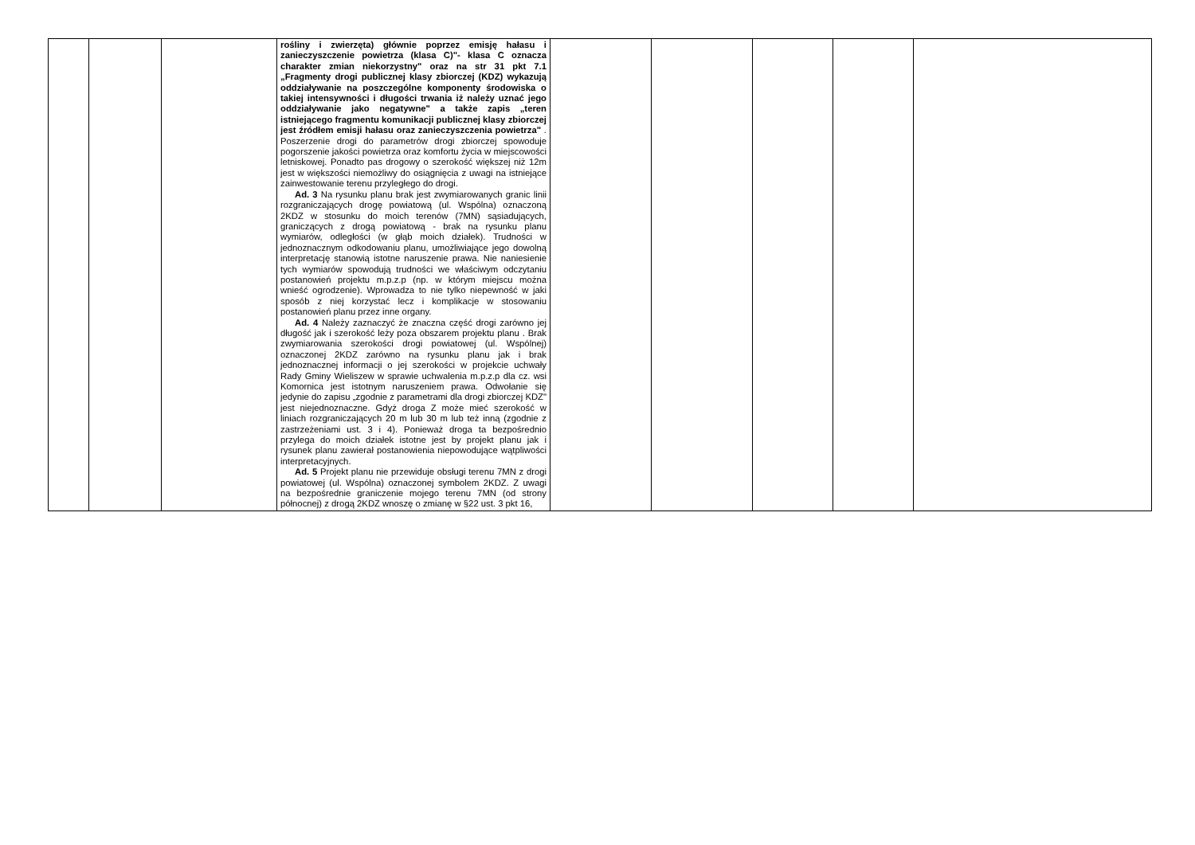| | | | rośliny i zwierzęta) głównie poprzez emisję hałasu i zanieczyszczenie powietrza (klasa C)"- klasa C oznacza charakter zmian niekorzystny" oraz na str 31 pkt 7.1 „Fragmenty drogi publicznej klasy zbiorczej (KDZ) wykazują oddziaływanie na poszczególne komponenty środowiska o takiej intensywności i długości trwania iż należy uznać jego oddziaływanie jako negatywne" a także zapis „teren istniejącego fragmentu komunikacji publicznej klasy zbiorczej jest źródłem emisji hałasu oraz zanieczyszczenia powietrza" . Poszerzenie drogi do parametrów drogi zbiorczej spowoduje pogorszenie jakości powietrza oraz komfortu życia w miejscowości letniskowej. Ponadto pas drogowy o szerokość większej niż 12m jest w większości niemożliwy do osiągnięcia z uwagi na istniejące zainwestowanie terenu przyległego do drogi. Ad. 3 Na rysunku planu brak jest zwymiarowanych granic linii rozgraniczających drogę powiatową (ul. Wspólna) oznaczoną 2KDZ w stosunku do moich terenów (7MN) sąsiadujących, graniczących z drogą powiatową - brak na rysunku planu wymiarów, odległości (w głąb moich działek). Trudności w jednoznacznym odkodowaniu planu, umożliwiające jego dowolną interpretację stanowią istotne naruszenie prawa. Nie naniesienie tych wymiarów spowodują trudności we właściwym odczytaniu postanowień projektu m.p.z.p (np. w którym miejscu można wnieść ogrodzenie). Wprowadza to nie tylko niepewność w jaki sposób z niej korzystać lecz i komplikacje w stosowaniu postanowień planu przez inne organy. Ad. 4 Należy zaznaczyć że znaczna część drogi zarówno jej długość jak i szerokość leży poza obszarem projektu planu . Brak zwymiarowania szerokości drogi powiatowej (ul. Wspólnej) oznaczonej 2KDZ zarówno na rysunku planu jak i brak jednoznacznej informacji o jej szerokości w projekcie uchwały Rady Gminy Wieliszew w sprawie uchwalenia m.p.z.p dla cz. wsi Komornica jest istotnym naruszeniem prawa. Odwołanie się jedynie do zapisu „zgodnie z parametrami dla drogi zbiorczej KDZ" jest niejednoznaczne. Gdyż droga Z może mieć szerokość w liniach rozgraniczających 20 m lub 30 m lub też inną (zgodnie z zastrzeżeniami ust. 3 i 4). Ponieważ droga ta bezpośrednio przylega do moich działek istotne jest by projekt planu jak i rysunek planu zawierał postanowienia niepowodujące wątpliwości interpretacyjnych. Ad. 5 Projekt planu nie przewiduje obsługi terenu 7MN z drogi powiatowej (ul. Wspólna) oznaczonej symbolem 2KDZ. Z uwagi na bezpośrednie graniczenie mojego terenu 7MN (od strony północnej) z drogą 2KDZ wnoszę o zmianę w §22 ust. 3 pkt 16, | | | | | |